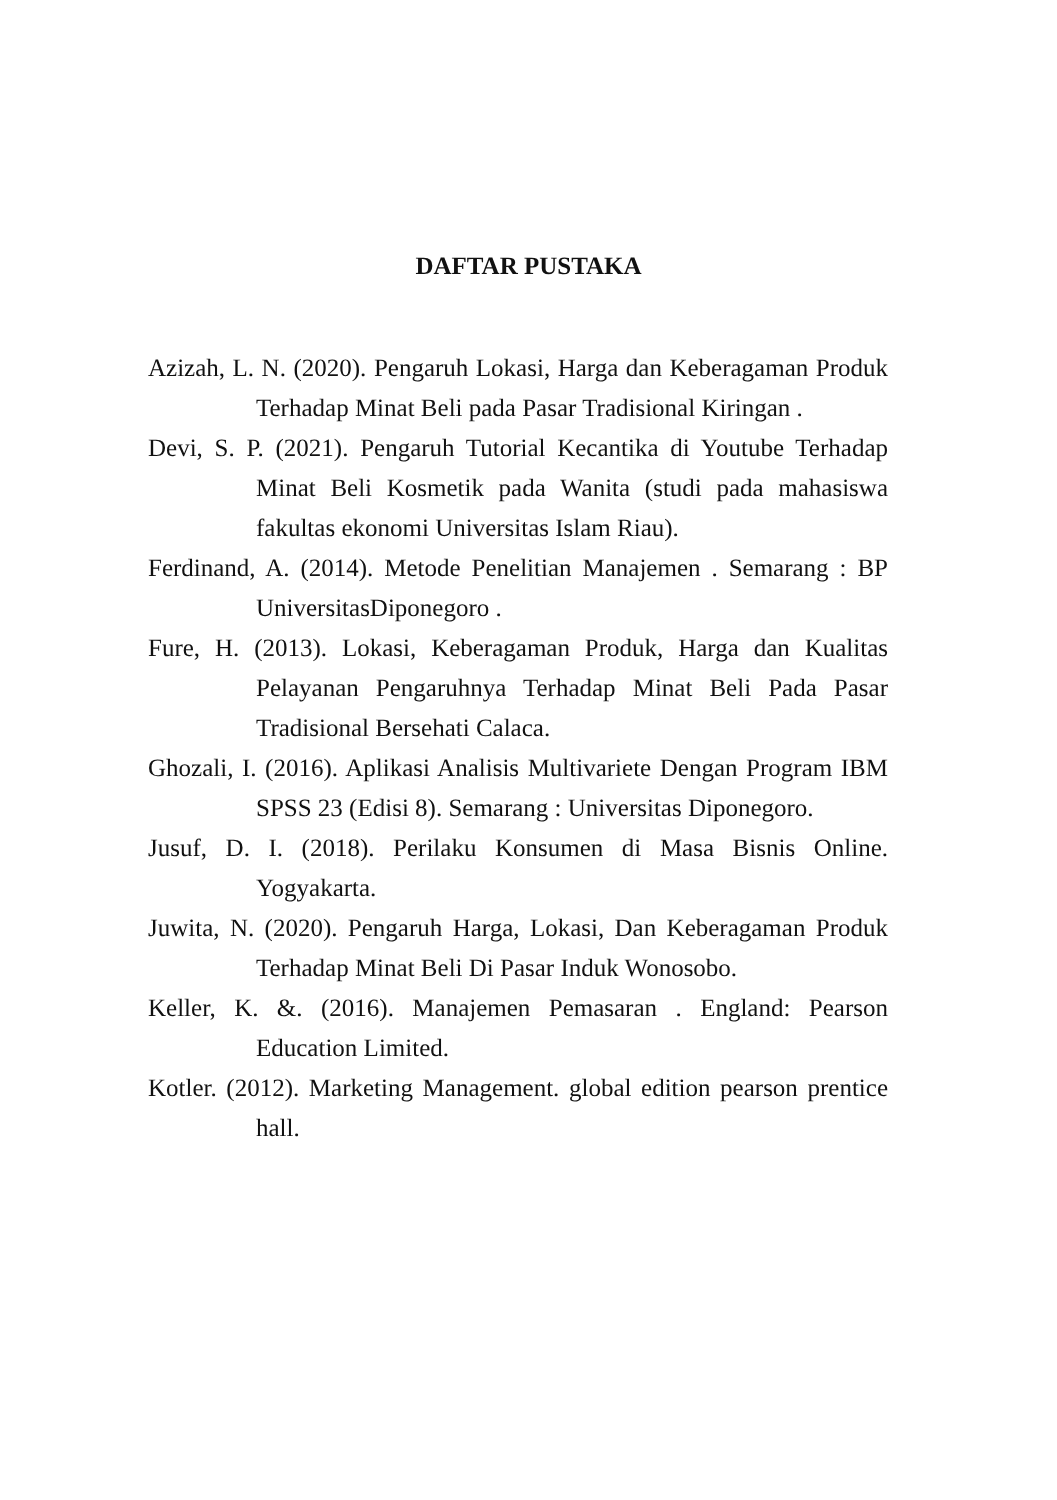DAFTAR PUSTAKA
Azizah, L. N. (2020). Pengaruh Lokasi, Harga dan Keberagaman Produk Terhadap Minat Beli pada Pasar Tradisional Kiringan .
Devi, S. P. (2021). Pengaruh Tutorial Kecantika di Youtube Terhadap Minat Beli Kosmetik pada Wanita (studi pada mahasiswa fakultas ekonomi Universitas Islam Riau).
Ferdinand, A. (2014). Metode Penelitian Manajemen . Semarang : BP UniversitasDiponegoro .
Fure, H. (2013). Lokasi, Keberagaman Produk, Harga dan Kualitas Pelayanan Pengaruhnya Terhadap Minat Beli Pada Pasar Tradisional Bersehati Calaca.
Ghozali, I. (2016). Aplikasi Analisis Multivariete Dengan Program IBM SPSS 23 (Edisi 8). Semarang : Universitas Diponegoro.
Jusuf, D. I. (2018). Perilaku Konsumen di Masa Bisnis Online. Yogyakarta.
Juwita, N. (2020). Pengaruh Harga, Lokasi, Dan Keberagaman Produk Terhadap Minat Beli Di Pasar Induk Wonosobo.
Keller, K. &. (2016). Manajemen Pemasaran . England: Pearson Education Limited.
Kotler. (2012). Marketing Management. global edition pearson prentice hall.